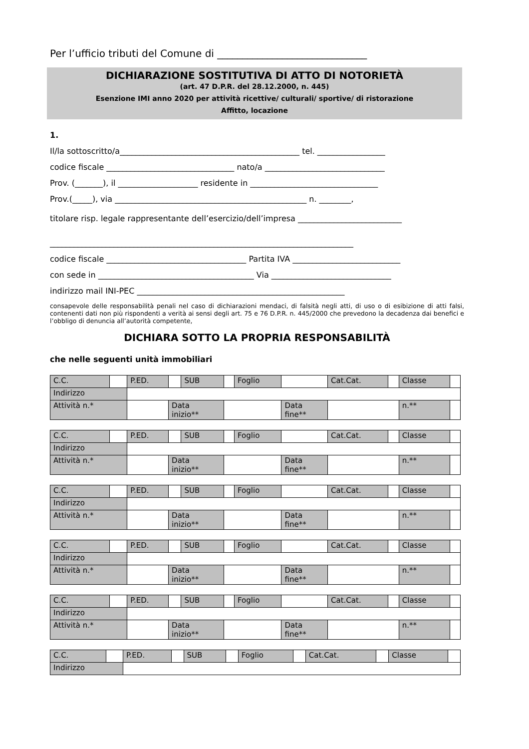Per l’ufficio tributi del Comune di ______________________________
DICHIARAZIONE SOSTITUTIVA DI ATTO DI NOTORIETÀ
(art. 47 D.P.R. del 28.12.2000, n. 445)
Esenzione IMI anno 2020 per attività ricettive/ culturali/ sportive/ di ristorazione
Affitto, locazione
1.
Il/la sottoscritto/a_____________________________________________ tel. _________________
codice fiscale ________________________________ nato/a ______________________________
Prov. (_______), il ____________________ residente in ________________________________
Prov.(_____), via ________________________________________________ n. ________,
titolare risp. legale rappresentante dell’esercizio/dell’impresa __________________________
____________________________________________________________________________
codice fiscale ___________________________________ Partita IVA ___________________________
con sede in _______________________________________ Via ______________________________
indirizzo mail INI-PEC ____________________________________________________
consapevole delle responsabilità penali nel caso di dichiarazioni mendaci, di falsità negli atti, di uso o di esibizione di atti falsi, contenenti dati non più rispondenti a verità ai sensi degli art. 75 e 76 D.P.R. n. 445/2000 che prevedono la decadenza dai benefici e l’obbligo di denuncia all’autorità competente,
DICHIARA SOTTO LA PROPRIA RESPONSABILITÀ
che nelle seguenti unità immobiliari
| C.C. | | P.ED. | | SUB | | Foglio | | Cat.Cat. | | Classe | |
| Indirizzo | | | | | | | | | | | |
| Attività n.* | | | Data inizio** | | | | Data fine** | | | n.** | |
| C.C. | | P.ED. | | SUB | | Foglio | | Cat.Cat. | | Classe | |
| Indirizzo | | | | | | | | | | | |
| Attività n.* | | | Data inizio** | | | | Data fine** | | | n.** | |
| C.C. | | P.ED. | | SUB | | Foglio | | Cat.Cat. | | Classe | |
| Indirizzo | | | | | | | | | | | |
| Attività n.* | | | Data inizio** | | | | Data fine** | | | n.** | |
| C.C. | | P.ED. | | SUB | | Foglio | | Cat.Cat. | | Classe | |
| Indirizzo | | | | | | | | | | | |
| Attività n.* | | | Data inizio** | | | | Data fine** | | | n.** | |
| C.C. | | P.ED. | | SUB | | Foglio | | Cat.Cat. | | Classe | |
| Indirizzo | | | | | | | | | | | |
| Attività n.* | | | Data inizio** | | | | Data fine** | | | n.** | |
| C.C. | | P.ED. | | SUB | | Foglio | | Cat.Cat. | | Classe | |
| Indirizzo | | | | | | | | | | | |